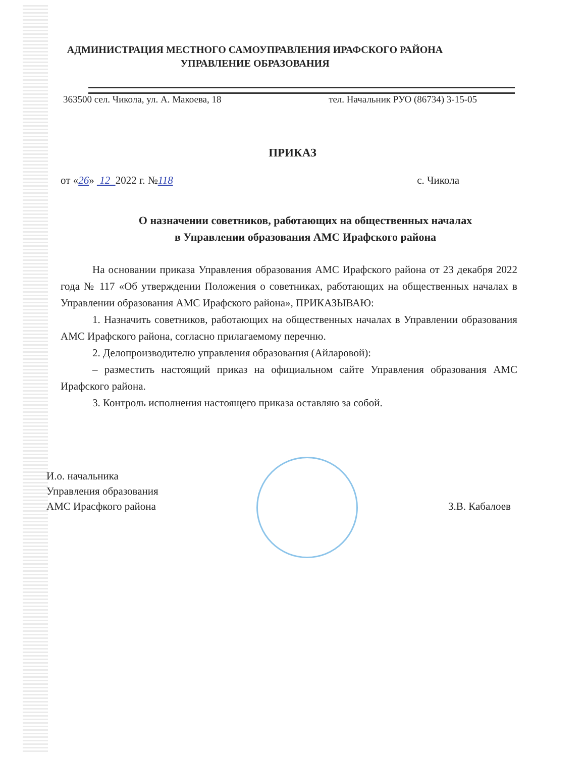АДМИНИСТРАЦИЯ МЕСТНОГО САМОУПРАВЛЕНИЯ ИРАФСКОГО РАЙОНА
УПРАВЛЕНИЕ ОБРАЗОВАНИЯ
363500 сел. Чикола, ул. А. Макоева, 18 тел. Начальник РУО (86734) 3-15-05
ПРИКАЗ
от «26» 12 2022 г. №118 с. Чикола
О назначении советников, работающих на общественных началах
в Управлении образования АМС Ирафского района
На основании приказа Управления образования АМС Ирафского района от 23 декабря 2022 года № 117 «Об утверждении Положения о советниках, работающих на общественных началах в Управлении образования АМС Ирафского района», ПРИКАЗЫВАЮ:
1. Назначить советников, работающих на общественных началах в Управлении образования АМС Ирафского района, согласно прилагаемому перечню.
2. Делопроизводителю управления образования (Айларовой):
– разместить настоящий приказ на официальном сайте Управления образования АМС Ирафского района.
3. Контроль исполнения настоящего приказа оставляю за собой.
И.о. начальника
Управления образования
АМС Ирасфкого района
З.В. Кабалоев